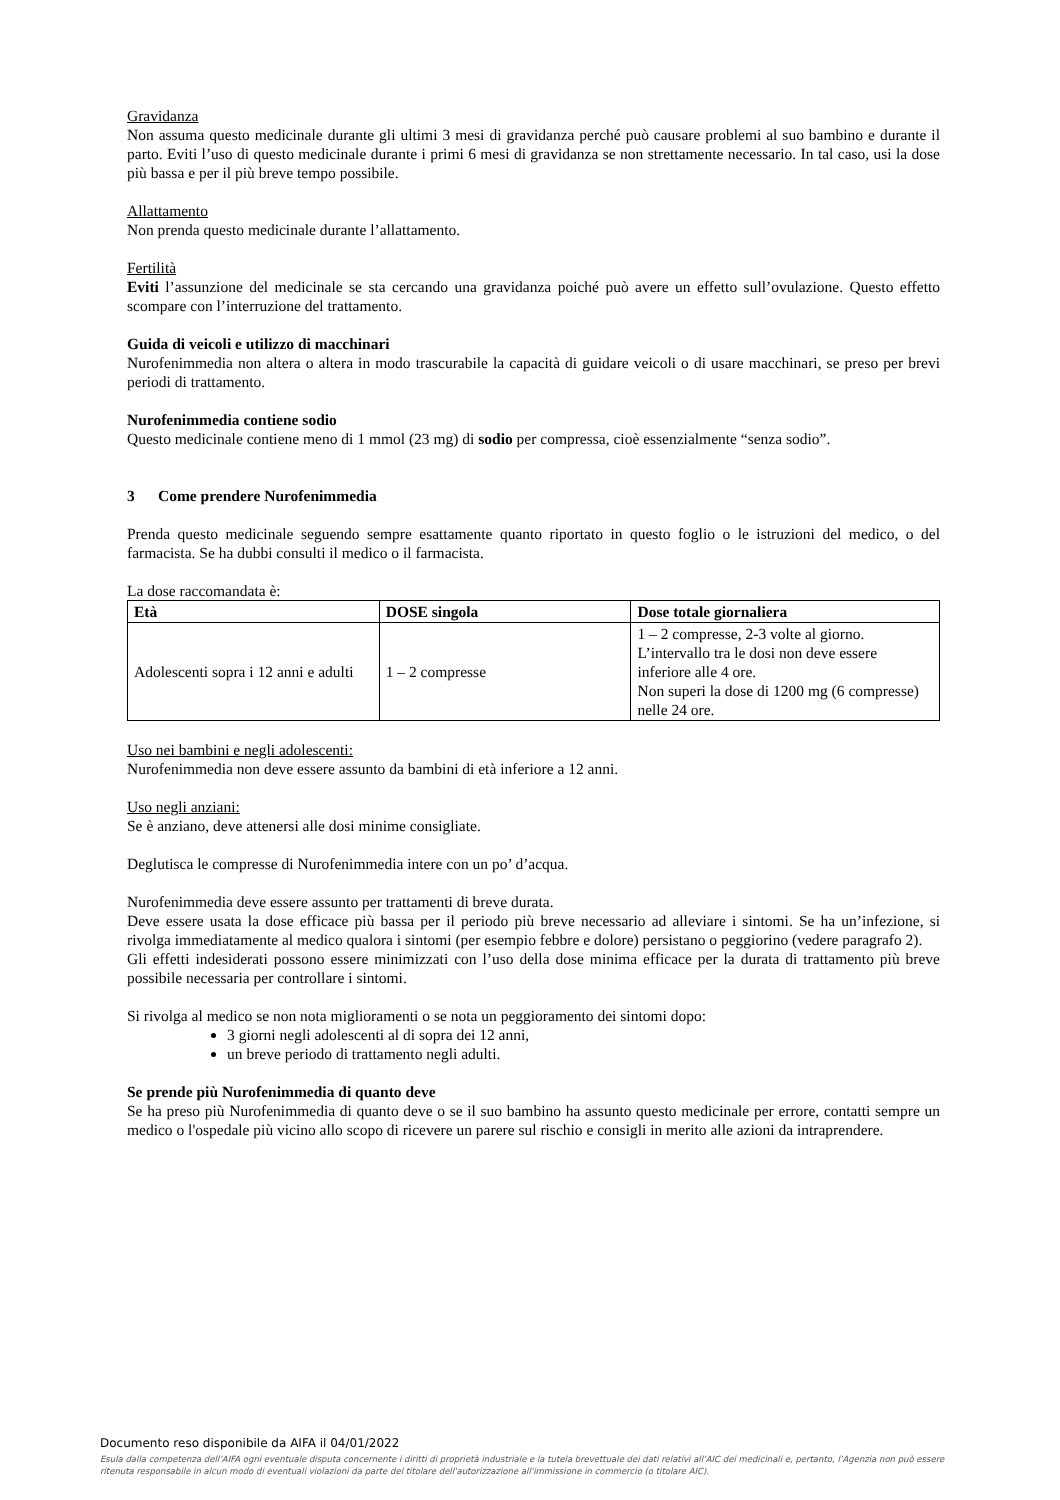Gravidanza
Non assuma questo medicinale durante gli ultimi 3 mesi di gravidanza perché può causare problemi al suo bambino e durante il parto. Eviti l’uso di questo medicinale durante i primi 6 mesi di gravidanza se non strettamente necessario. In tal caso, usi la dose più bassa e per il più breve tempo possibile.
Allattamento
Non prenda questo medicinale durante l’allattamento.
Fertilità
Eviti l’assunzione del medicinale se sta cercando una gravidanza poiché può avere un effetto sull’ovulazione. Questo effetto scompare con l’interruzione del trattamento.
Guida di veicoli e utilizzo di macchinari
Nurofenimmedia non altera o altera in modo trascurabile la capacità di guidare veicoli o di usare macchinari, se preso per brevi periodi di trattamento.
Nurofenimmedia contiene sodio
Questo medicinale contiene meno di 1 mmol (23 mg) di sodio per compressa, cioè essenzialmente “senza sodio”.
3 Come prendere Nurofenimmedia
Prenda questo medicinale seguendo sempre esattamente quanto riportato in questo foglio o le istruzioni del medico, o del farmacista. Se ha dubbi consulti il medico o il farmacista.
La dose raccomandata è:
| Età | DOSE singola | Dose totale giornaliera |
| --- | --- | --- |
| Adolescenti sopra i 12 anni e adulti | 1 – 2 compresse | 1 – 2 compresse, 2-3 volte al giorno. L’intervallo tra le dosi non deve essere inferiore alle 4 ore. Non superi la dose di 1200 mg (6 compresse) nelle 24 ore. |
Uso nei bambini e negli adolescenti:
Nurofenimmedia non deve essere assunto da bambini di età inferiore a 12 anni.
Uso negli anziani:
Se è anziano, deve attenersi alle dosi minime consigliate.
Deglutisca le compresse di Nurofenimmedia intere con un po’ d’acqua.
Nurofenimmedia deve essere assunto per trattamenti di breve durata.
Deve essere usata la dose efficace più bassa per il periodo più breve necessario ad alleviare i sintomi. Se ha un’infezione, si rivolga immediatamente al medico qualora i sintomi (per esempio febbre e dolore) persistano o peggiorino (vedere paragrafo 2).
Gli effetti indesiderati possono essere minimizzati con l’uso della dose minima efficace per la durata di trattamento più breve possibile necessaria per controllare i sintomi.
Si rivolga al medico se non nota miglioramenti o se nota un peggioramento dei sintomi dopo:
3 giorni negli adolescenti al di sopra dei 12 anni,
un breve periodo di trattamento negli adulti.
Se prende più Nurofenimmedia di quanto deve
Se ha preso più Nurofenimmedia di quanto deve o se il suo bambino ha assunto questo medicinale per errore, contatti sempre un medico o l'ospedale più vicino allo scopo di ricevere un parere sul rischio e consigli in merito alle azioni da intraprendere.
Documento reso disponibile da AIFA il 04/01/2022
Esula dalla competenza dell’AIFA ogni eventuale disputa concernente i diritti di proprietà industriale e la tutela brevettuale dei dati relativi all’AIC dei medicinali e, pertanto, l’Agenzia non può essere ritenuta responsabile in alcun modo di eventuali violazioni da parte del titolare dell'autorizzazione all'immissione in commercio (o titolare AIC).